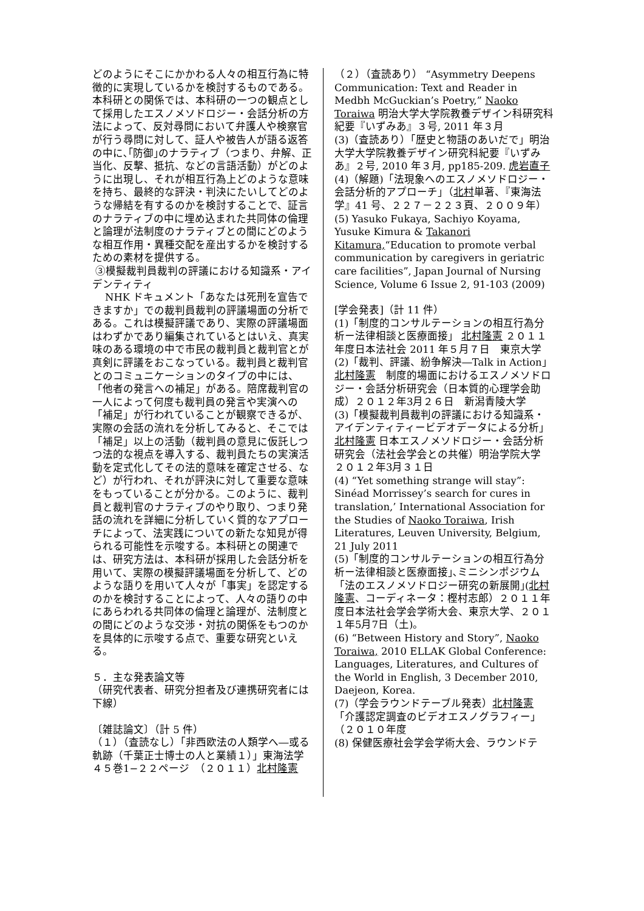どのようにそこにかかわる人々の相互行為に特徴的に実現しているかを検討するものである。本科研との関係では、本科研の一つの観点として採用したエスノメソドロジー・会話分析の方法によって、反対尋問において弁護人や検察官が行う尋問に対して、証人や被告人が語る返答の中に､｢防御｣のナラティブ（つまり、弁解、正当化、反撃、抵抗、などの言語活動）がどのように出現し、それが相互行為上どのような意味を持ち、最終的な評決・判決にたいしてどのような帰結を有するのかを検討することで、証言のナラティブの中に埋め込まれた共同体の倫理と論理が法制度のナラティブとの間にどのような相互作用・異種交配を産出するかを検討するための素材を提供する。
③模擬裁判員裁判の評議における知識系・アイデンティティ
NHK ドキュメント「あなたは死刑を宣告できますか」での裁判員裁判の評議場面の分析である。これは模擬評議であり、実際の評議場面はわずかであり編集されているとはいえ、真実味のある環境の中で市民の裁判員と裁判官とが真剣に評議をおこなっている。裁判員と裁判官とのコミュニケーションのタイプの中には、「他者の発言への補足」がある。陪席裁判官の一人によって何度も裁判員の発言や実演への「補足」が行われていることが観察できるが、実際の会話の流れを分析してみると、そこでは「補足」以上の活動（裁判員の意見に仮託しつつ法的な視点を導入する、裁判員たちの実演活動を定式化してその法的意味を確定させる、など）が行われ、それが評決に対して重要な意味をもっていることが分かる。このように、裁判員と裁判官のナラティブのやり取り、つまり発話の流れを詳細に分析していく質的なアプローチによって、法実践についての新たな知見が得られる可能性を示唆する。本科研との関連では、研究方法は、本科研が採用した会話分析を用いて、実際の模擬評議場面を分析して、どのような語りを用いて人々が「事実」を認定するのかを検討することによって、人々の語りの中にあらわれる共同体の倫理と論理が、法制度との間にどのような交渉・対抗の関係をもつのかを具体的に示唆する点で、重要な研究といえる。
５．主な発表論文等
（研究代表者、研究分担者及び連携研究者には下線）
〔雑誌論文〕（計 5 件）
（１）（査読なし）「非西欧法の人類学へ―或る軌跡（千葉正士博士の人と業績１）」東海法学４５巻1−２２ページ　（２０１１）北村隆憲
（２）（査読あり） “Asymmetry Deepens Communication: Text and Reader in Medbh McGuckian’s Poetry,” Naoko Toraiwa 明治大学大学院教養デザイン科研究科紀要『いずみあ』３号, 2011 年３月
(3)（査読あり）「歴史と物語のあいだで」明治大学大学院教養デザイン研究科紀要『いずみあ』２号, 2010 年３月, pp185-209. 虎岩直子
(4)（解題)「法現象へのエスノメソドロジー・会話分析的アプローチ」（北村単著、『東海法学』41 号、２２７－２２３頁、２００９年）
(5) Yasuko Fukaya, Sachiyo Koyama, Yusuke Kimura & Takanori Kitamura,“Education to promote verbal communication by caregivers in geriatric care facilities”, Japan Journal of Nursing Science, Volume 6 Issue 2, 91-103 (2009)
[学会発表]（計 11 件）
(1)「制度的コンサルテーションの相互行為分析ー法律相談と医療面接」 北村隆憲 ２０１１年度日本法社会 2011 年５月７日　東京大学
(2)「裁判、評議、紛争解決―Talk in Action」北村隆憲　制度的場面におけるエスノメソドロジー・会話分析研究会（日本質的心理学会助成）２０１２年3月２６日　新潟青陵大学
(3)「模擬裁判員裁判の評議における知識系・アイデンティティービデオデータによる分析」 北村隆憲 日本エスノメソドロジー・会話分析研究会（法社会学会との共催）明治学院大学　２０１２年3月３１日
(4) “Yet something strange will stay”: Sinéad Morrissey’s search for cures in translation,’ International Association for the Studies of Naoko Toraiwa, Irish Literatures, Leuven University, Belgium, 21 July 2011
(5)「制度的コンサルテーションの相互行為分析ー法律相談と医療面接｣､ミニシンポジウム「法のエスノメソドロジー研究の新展開｣(北村隆憲、コーディネータ：樫村志郎）２０１１年度日本法社会学会学術大会、東京大学、２０１１年5月7日（土)。
(6) “Between History and Story”, Naoko Toraiwa, 2010 ELLAK Global Conference: Languages, Literatures, and Cultures of the World in English, 3 December 2010, Daejeon, Korea.
(7)（学会ラウンドテーブル発表）北村隆憲「介護認定調査のビデオエスノグラフィー」（２０１０年度
(8) 保健医療社会学会学術大会、ラウンドテ